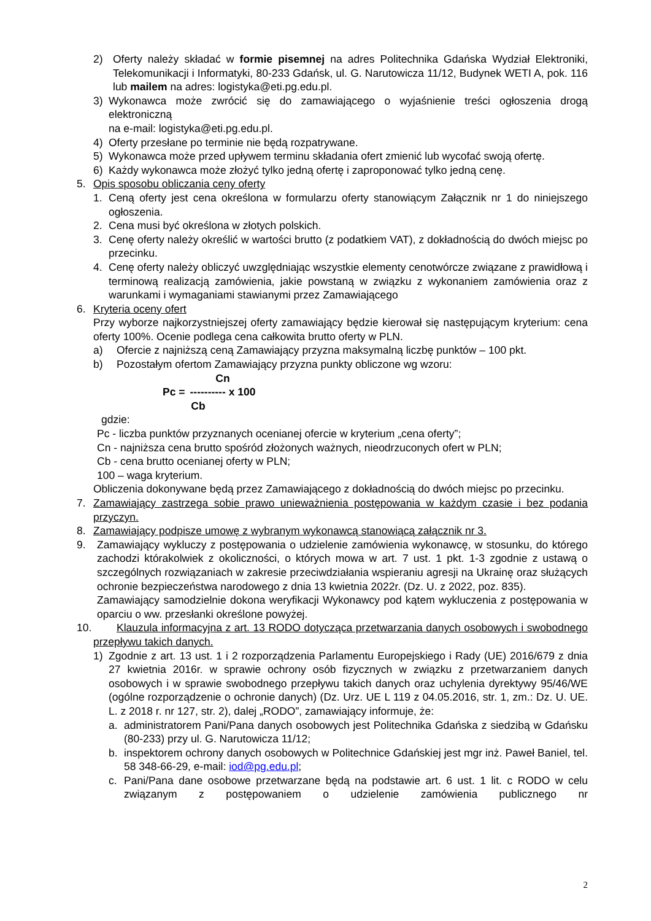2) Oferty należy składać w formie pisemnej na adres Politechnika Gdańska Wydział Elektroniki, Telekomunikacji i Informatyki, 80-233 Gdańsk, ul. G. Narutowicza 11/12, Budynek WETI A, pok. 116 lub mailem na adres: logistyka@eti.pg.edu.pl.
3) Wykonawca może zwrócić się do zamawiającego o wyjaśnienie treści ogłoszenia drogą elektroniczną
na e-mail: logistyka@eti.pg.edu.pl.
4) Oferty przesłane po terminie nie będą rozpatrywane.
5) Wykonawca może przed upływem terminu składania ofert zmienić lub wycofać swoją ofertę.
6) Każdy wykonawca może złożyć tylko jedną ofertę i zaproponować tylko jedną cenę.
5. Opis sposobu obliczania ceny oferty
1. Ceną oferty jest cena określona w formularzu oferty stanowiącym Załącznik nr 1 do niniejszego ogłoszenia.
2. Cena musi być określona w złotych polskich.
3. Cenę oferty należy określić w wartości brutto (z podatkiem VAT), z dokładnością do dwóch miejsc po przecinku.
4. Cenę oferty należy obliczyć uwzględniając wszystkie elementy cenotwórcze związane z prawidłową i terminową realizacją zamówienia, jakie powstaną w związku z wykonaniem zamówienia oraz z warunkami i wymaganiami stawianymi przez Zamawiającego
6. Kryteria oceny ofert
Przy wyborze najkorzystniejszej oferty zamawiający będzie kierował się następującym kryterium: cena oferty 100%. Ocenie podlega cena całkowita brutto oferty w PLN.
a) Ofercie z najniższą ceną Zamawiający przyzna maksymalną liczbę punktów – 100 pkt.
b) Pozostałym ofertom Zamawiający przyzna punkty obliczone wg wzoru:
Pc = Cn
---------- x 100
Cb
gdzie:
Pc - liczba punktów przyznanych ocenianej ofercie w kryterium „cena oferty”;
Cn - najniższa cena brutto spośród złożonych ważnych, nieodrzuconych ofert w PLN;
Cb - cena brutto ocenianej oferty w PLN;
100 – waga kryterium.
Obliczenia dokonywane będą przez Zamawiającego z dokładnością do dwóch miejsc po przecinku.
7. Zamawiający zastrzega sobie prawo unieważnienia postępowania w każdym czasie i bez podania przyczyn.
8. Zamawiający podpisze umowę z wybranym wykonawcą stanowiącą załącznik nr 3.
9. Zamawiający wykluczy z postępowania o udzielenie zamówienia wykonawcę, w stosunku, do którego zachodzi którakolwiek z okoliczności, o których mowa w art. 7 ust. 1 pkt. 1-3 zgodnie z ustawą o szczególnych rozwiązaniach w zakresie przeciwdziałania wspieraniu agresji na Ukrainę oraz służących ochronie bezpieczeństwa narodowego z dnia 13 kwietnia 2022r. (Dz. U. z 2022, poz. 835).
Zamawiający samodzielnie dokona weryfikacji Wykonawcy pod kątem wykluczenia z postępowania w oparciu o ww. przesłanki określone powyżej.
10. Klauzula informacyjna z art. 13 RODO dotycząca przetwarzania danych osobowych i swobodnego przepływu takich danych.
1) Zgodnie z art. 13 ust. 1 i 2 rozporządzenia Parlamentu Europejskiego i Rady (UE) 2016/679 z dnia 27 kwietnia 2016r. w sprawie ochrony osób fizycznych w związku z przetwarzaniem danych osobowych i w sprawie swobodnego przepływu takich danych oraz uchylenia dyrektywy 95/46/WE (ogólne rozporządzenie o ochronie danych) (Dz. Urz. UE L 119 z 04.05.2016, str. 1, zm.: Dz. U. UE. L. z 2018 r. nr 127, str. 2), dalej „RODO”, zamawiający informuje, że:
a. administratorem Pani/Pana danych osobowych jest Politechnika Gdańska z siedzibą w Gdańsku (80-233) przy ul. G. Narutowicza 11/12;
b. inspektorem ochrony danych osobowych w Politechnice Gdańskiej jest mgr inż. Paweł Baniel, tel. 58 348-66-29, e-mail: iod@pg.edu.pl;
c. Pani/Pana dane osobowe przetwarzane będą na podstawie art. 6 ust. 1 lit. c RODO w celu związanym z postępowaniem o udzielenie zamówienia publicznego nr
2